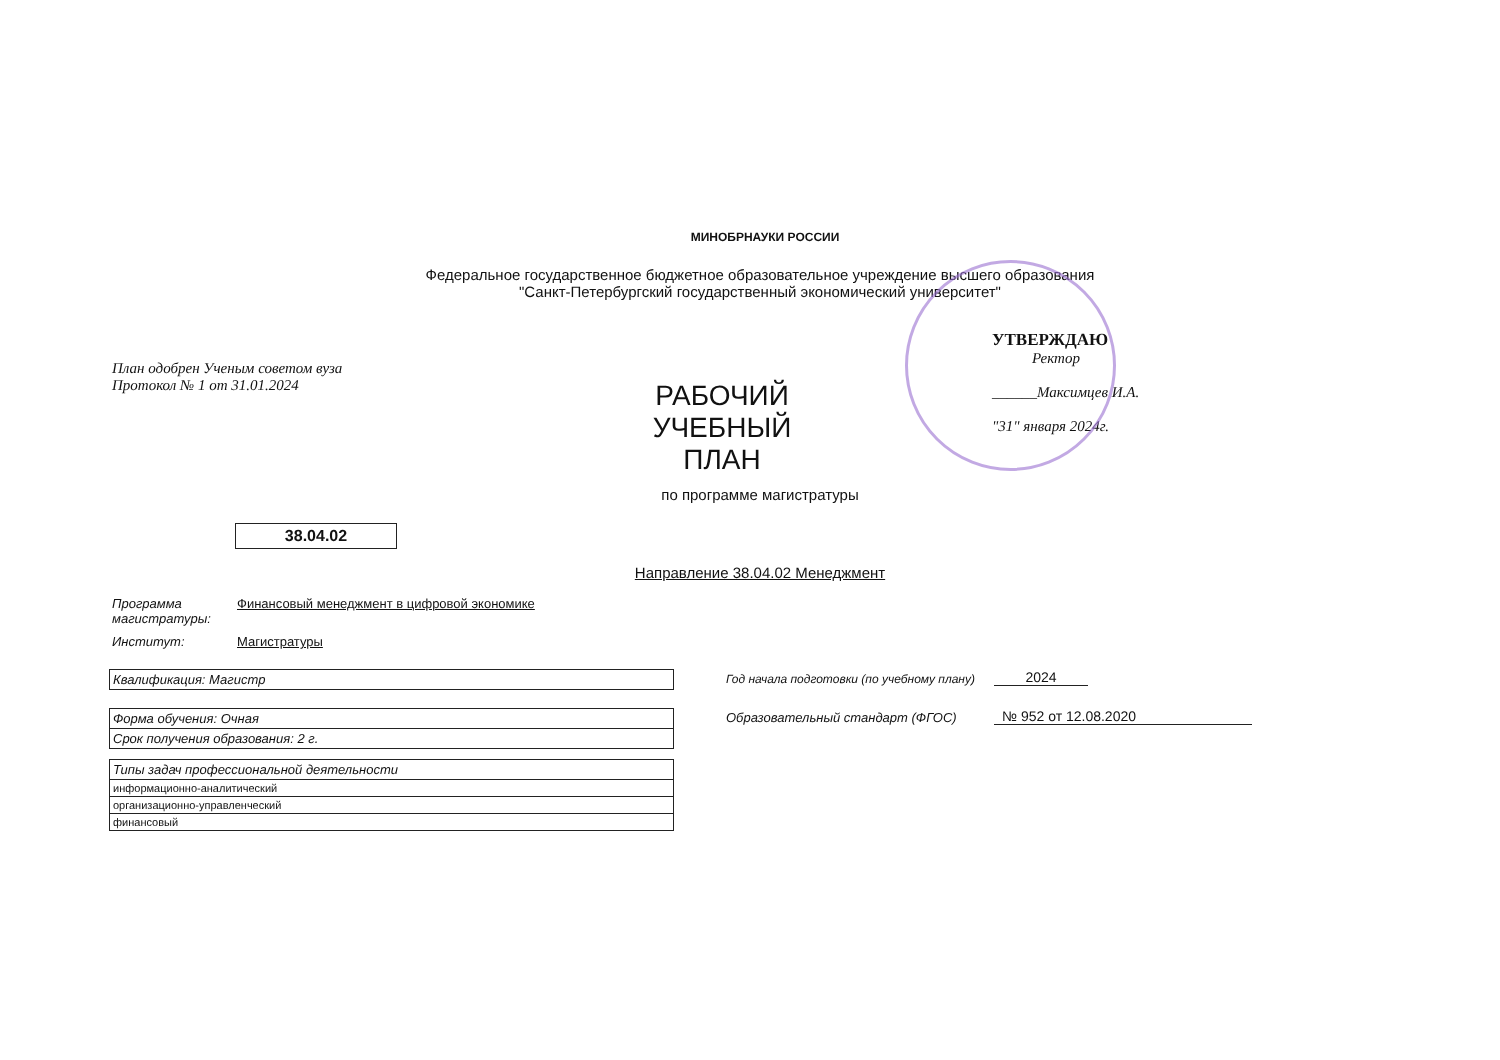МИНОБРНАУКИ РОССИИ
Федеральное государственное бюджетное образовательное учреждение высшего образования
"Санкт-Петербургский государственный экономический университет"
План одобрен Ученым советом вуза
Протокол № 1 от 31.01.2024
РАБОЧИЙ УЧЕБНЫЙ
ПЛАН
УТВЕРЖДАЮ
Ректор
______Максимцев И.А.
"31" января 2024г.
по программе магистратуры
38.04.02
Направление 38.04.02 Менеджмент
Программа
магистратуры:
Финансовый менеджмент в цифровой экономике
Институт: Магистратуры
| Квалификация: Магистр |
| Форма обучения: Очная |
| Срок получения образования: 2 г. |
| Типы задач профессиональной деятельности |
| информационно-аналитический |
| организационно-управленческий |
| финансовый |
Год начала подготовки (по учебному плану) 2024
Образовательный стандарт (ФГОС) № 952 от 12.08.2020